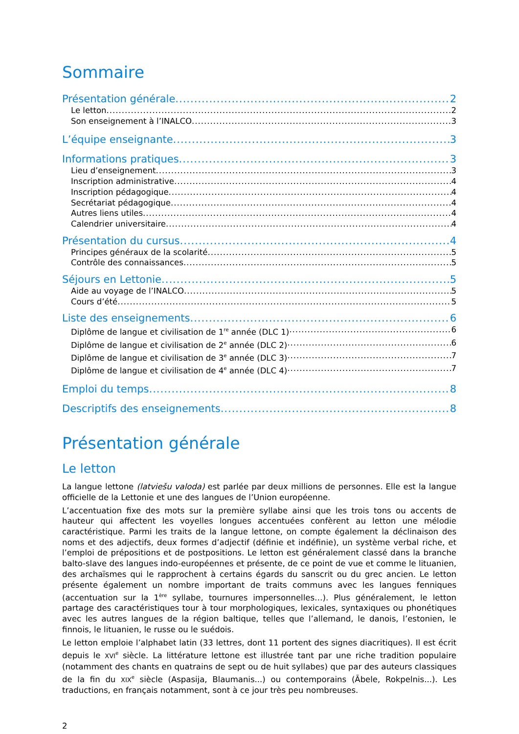Sommaire
Présentation générale 2
Le letton 2
Son enseignement à l’INALCO 3
L’équipe enseignante 3
Informations pratiques 3
Lieu d’enseignement 3
Inscription administrative 4
Inscription pédagogique 4
Secrétariat pédagogique 4
Autres liens utiles 4
Calendrier universitaire 4
Présentation du cursus 4
Principes généraux de la scolarité 5
Contrôle des connaissances 5
Séjours en Lettonie 5
Aide au voyage de l’INALCO 5
Cours d’été 5
Liste des enseignements 6
Diplôme de langue et civilisation de 1<sup>re</sup> année (DLC 1) 6
Diplôme de langue et civilisation de 2<sup>e</sup> année (DLC 2) 6
Diplôme de langue et civilisation de 3<sup>e</sup> année (DLC 3) 7
Diplôme de langue et civilisation de 4<sup>e</sup> année (DLC 4) 7
Emploi du temps 8
Descriptifs des enseignements 8
Présentation générale
Le letton
La langue lettone (latviešu valoda) est parlée par deux millions de personnes. Elle est la langue officielle de la Lettonie et une des langues de l’Union européenne.
L’accentuation fixe des mots sur la première syllabe ainsi que les trois tons ou accents de hauteur qui affectent les voyelles longues accentuées confèrent au letton une mélodie caractéristique. Parmi les traits de la langue lettone, on compte également la déclinaison des noms et des adjectifs, deux formes d’adjectif (définie et indéfinie), un système verbal riche, et l’emploi de prépositions et de postpositions. Le letton est généralement classé dans la branche balto-slave des langues indo-européennes et présente, de ce point de vue et comme le lituanien, des archaïsmes qui le rapprochent à certains égards du sanscrit ou du grec ancien. Le letton présente également un nombre important de traits communs avec les langues fenniques (accentuation sur la 1<sup>ère</sup> syllabe, tournures impersonnelles…). Plus généralement, le letton partage des caractéristiques tour à tour morphologiques, lexicales, syntaxiques ou phonétiques avec les autres langues de la région baltique, telles que l’allemand, le danois, l’estonien, le finnois, le lituanien, le russe ou le suédois.
Le letton emploie l’alphabet latin (33 lettres, dont 11 portent des signes diacritiques). Il est écrit depuis le XVI<sup>e</sup> siècle. La littérature lettone est illustrée tant par une riche tradition populaire (notamment des chants en quatrains de sept ou de huit syllabes) que par des auteurs classiques de la fin du XIX<sup>e</sup> siècle (Aspasija, Blaumanis...) ou contemporains (Ābele, Rokpelnis...). Les traductions, en français notamment, sont à ce jour très peu nombreuses.
2